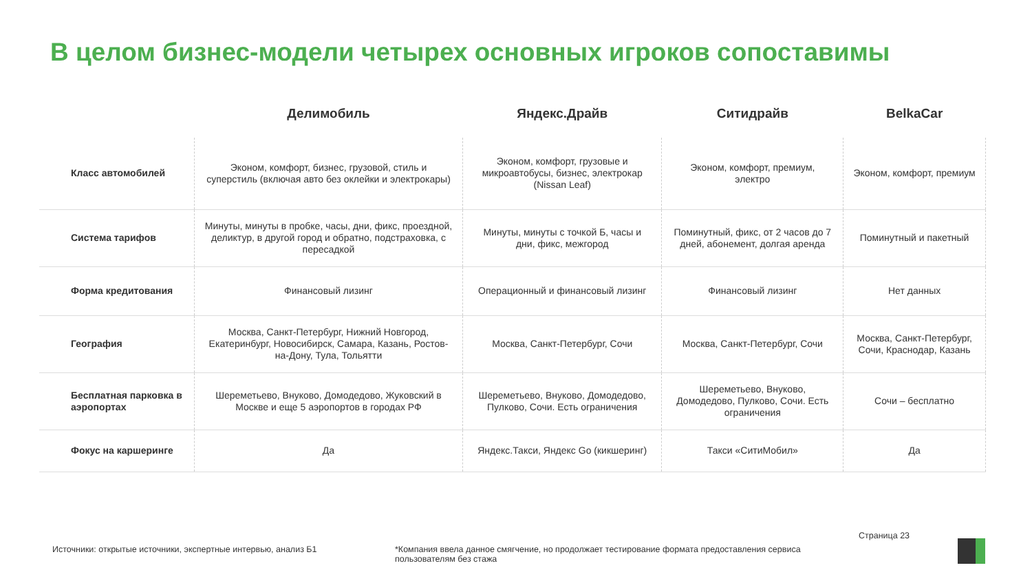В целом бизнес-модели четырех основных игроков сопоставимы
| | Делимобиль | Яндекс.Драйв | Ситидрайв | BelkaCar |
| --- | --- | --- | --- | --- |
| Класс автомобилей | Эконом, комфорт, бизнес, грузовой, стиль и суперстиль (включая авто без оклейки и электрокары) | Эконом, комфорт, грузовые и микроавтобусы, бизнес, электрокар (Nissan Leaf) | Эконом, комфорт, премиум, электро | Эконом, комфорт, премиум |
| Система тарифов | Минуты, минуты в пробке, часы, дни, фикс, проездной, деликтур, в другой город и обратно, подстраховка, с пересадкой | Минуты, минуты с точкой Б, часы и дни, фикс, межгород | Поминутный, фикс, от 2 часов до 7 дней, абонемент, долгая аренда | Поминутный и пакетный |
| Форма кредитования | Финансовый лизинг | Операционный и финансовый лизинг | Финансовый лизинг | Нет данных |
| География | Москва, Санкт-Петербург, Нижний Новгород, Екатеринбург, Новосибирск, Самара, Казань, Ростов-на-Дону, Тула, Тольятти | Москва, Санкт-Петербург, Сочи | Москва, Санкт-Петербург, Сочи | Москва, Санкт-Петербург, Сочи, Краснодар, Казань |
| Бесплатная парковка в аэропортах | Шереметьево, Внуково, Домодедово, Жуковский в Москве и еще 5 аэропортов в городах РФ | Шереметьево, Внуково, Домодедово, Пулково, Сочи. Есть ограничения | Шереметьево, Внуково, Домодедово, Пулково, Сочи. Есть ограничения | Сочи – бесплатно |
| Фокус на каршеринге | Да | Яндекс.Такси, Яндекс Go (кикшеринг) | Такси «СитиМобил» | Да |
Источники: открытые источники, экспертные интервью, анализ Б1
*Компания ввела данное смягчение, но продолжает тестирование формата предоставления сервиса пользователям без стажа
Страница 23